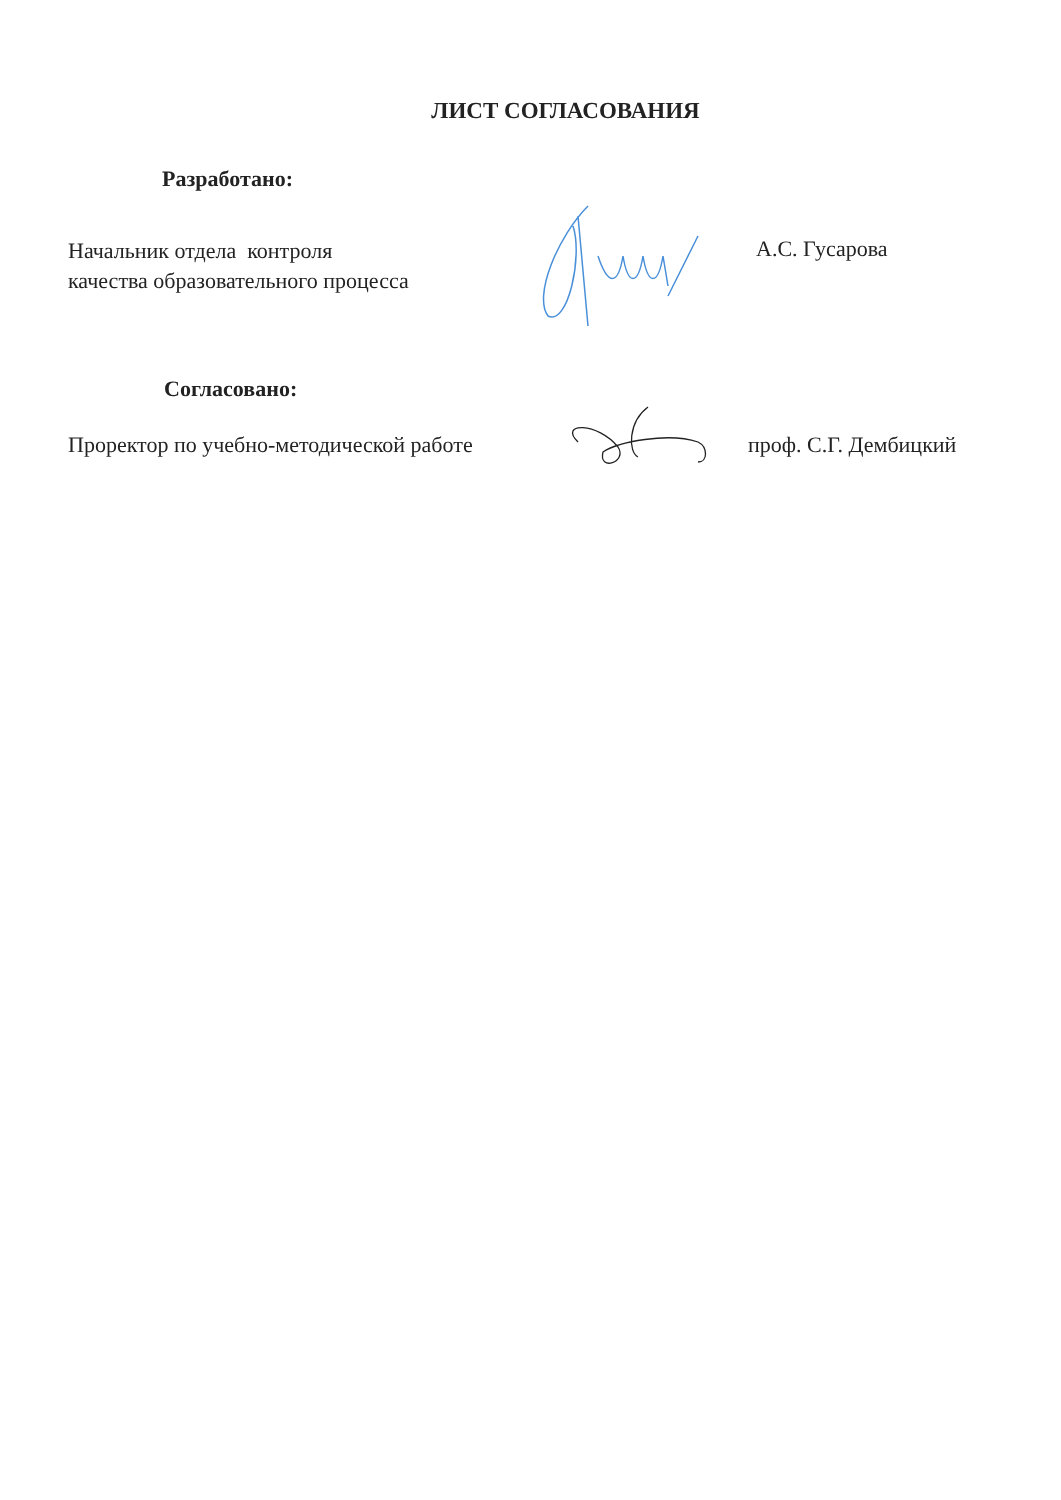ЛИСТ СОГЛАСОВАНИЯ
Разработано:
Начальник отдела контроля
качества образовательного процесса
А.С. Гусарова
Согласовано:
Проректор по учебно-методической работе
проф. С.Г. Дембицкий